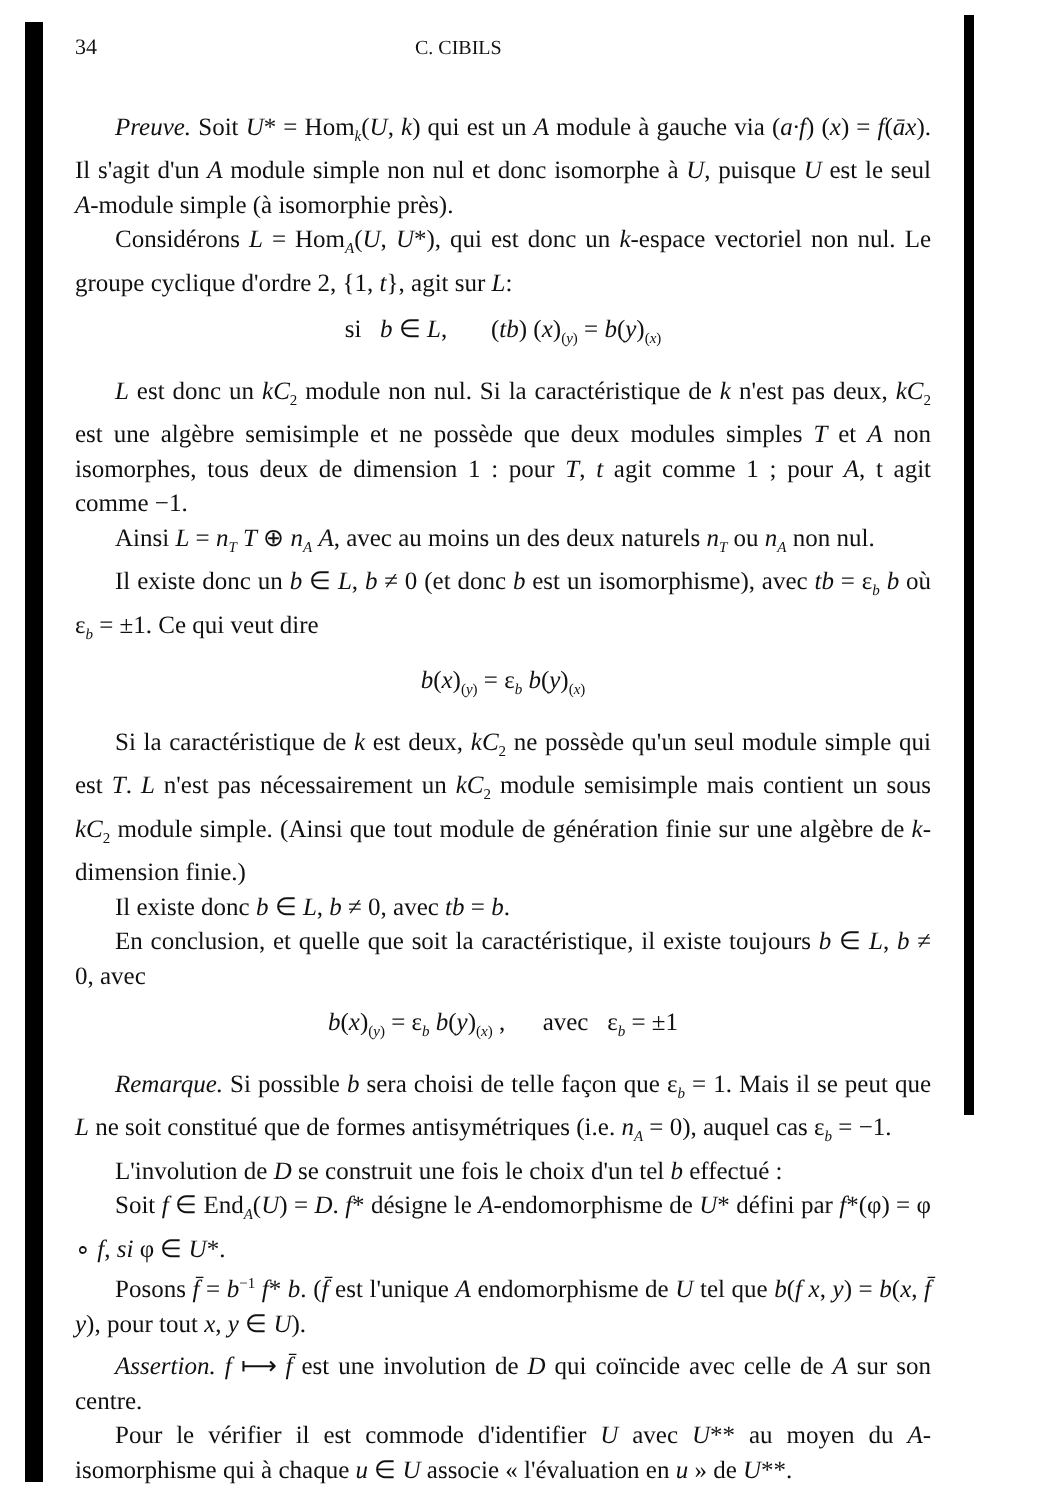34 C. CIBILS
Preuve. Soit U* = Hom<sub>k</sub>(U, k) qui est un A module à gauche via (a·f) (x) = f(āx). Il s'agit d'un A module simple non nul et donc isomorphe à U, puisque U est le seul A-module simple (à isomorphie près).
Considérons L = Hom<sub>A</sub>(U, U*), qui est donc un k-espace vectoriel non nul. Le groupe cyclique d'ordre 2, {1, t}, agit sur L:
si b ∈ L, (tb) (x)<sub>(y)</sub> = b(y)<sub>(x)</sub>
L est donc un kC<sub>2</sub> module non nul. Si la caractéristique de k n'est pas deux, kC<sub>2</sub> est une algèbre semisimple et ne possède que deux modules simples T et A non isomorphes, tous deux de dimension 1 : pour T, t agit comme 1 ; pour A, t agit comme −1.
Ainsi L = n<sub>T</sub> T ⊕ n<sub>A</sub> A, avec au moins un des deux naturels n<sub>T</sub> ou n<sub>A</sub> non nul.
Il existe donc un b ∈ L, b ≠ 0 (et donc b est un isomorphisme), avec tb = ε<sub>b</sub> b où ε<sub>b</sub> = ±1. Ce qui veut dire
b(x)<sub>(y)</sub> = ε<sub>b</sub> b(y)<sub>(x)</sub>
Si la caractéristique de k est deux, kC<sub>2</sub> ne possède qu'un seul module simple qui est T. L n'est pas nécessairement un kC<sub>2</sub> module semisimple mais contient un sous kC<sub>2</sub> module simple. (Ainsi que tout module de génération finie sur une algèbre de k-dimension finie.)
Il existe donc b ∈ L, b ≠ 0, avec tb = b.
En conclusion, et quelle que soit la caractéristique, il existe toujours b ∈ L, b ≠ 0, avec
b(x)<sub>(y)</sub> = ε<sub>b</sub> b(y)<sub>(x)</sub> , avec ε<sub>b</sub> = ±1
Remarque. Si possible b sera choisi de telle façon que ε<sub>b</sub> = 1. Mais il se peut que L ne soit constitué que de formes antisymétriques (i.e. n<sub>A</sub> = 0), auquel cas ε<sub>b</sub> = −1.
L'involution de D se construit une fois le choix d'un tel b effectué :
Soit f ∈ End<sub>A</sub>(U) = D. f* désigne le A-endomorphisme de U* défini par f*(φ) = φ ∘ f, si φ ∈ U*.
Posons f̄ = b<sup>−1</sup> f* b. (f̄ est l'unique A endomorphisme de U tel que b(f x, y) = b(x, f̄ y), pour tout x, y ∈ U).
Assertion. f ⟼ f̄ est une involution de D qui coïncide avec celle de A sur son centre.
Pour le vérifier il est commode d'identifier U avec U** au moyen du A-isomorphisme qui à chaque u ∈ U associe « l'évaluation en u » de U**.